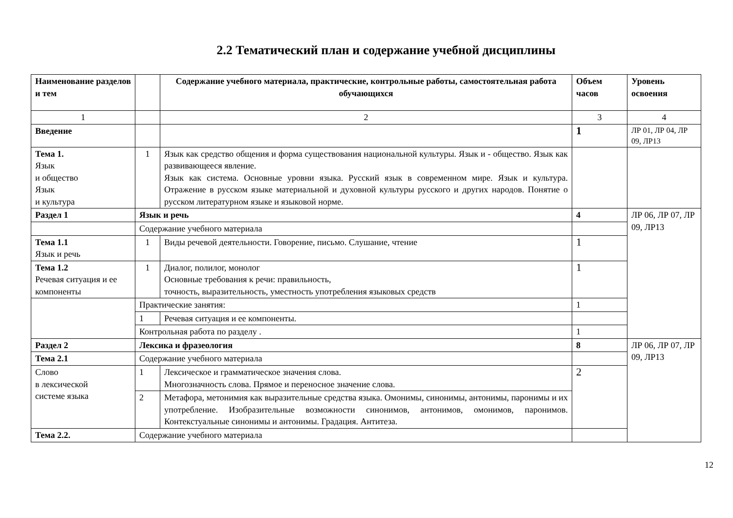2.2 Тематический план и содержание учебной дисциплины
| Наименование разделов и тем | | Содержание учебного материала, практические, контрольные работы, самостоятельная работа обучающихся | Объем часов | Уровень освоения |
| 1 | | 2 | 3 | 4 |
| Введение | | | 1 | ЛР 01, ЛР 04, ЛР 09, ЛР13 |
| Тема 1. Язык и общество Язык и культура | 1 | Язык как средство общения и форма существования национальной культуры. Язык и - общество. Язык как развивающееся явление. Язык как система. Основные уровни языка. Русский язык в современном мире. Язык и культура. Отражение в русском языке материальной и духовной культуры русского и других народов. Понятие о русском литературном языке и языковой норме. | | |
| Раздел 1 | Язык и речь | | 4 | ЛР 06, ЛР 07, ЛР 09, ЛР13 |
| | Содержание учебного материала | | | |
| Тема 1.1 Язык и речь | 1 | Виды речевой деятельности. Говорение, письмо. Слушание, чтение | 1 | |
| Тема 1.2 Речевая ситуация и ее компоненты | 1 | Диалог, полилог, монолог Основные требования к речи: правильность, точность, выразительность, уместность употребления языковых средств | 1 | |
| | Практические занятия: | | 1 | |
| | 1 | Речевая ситуация и ее компоненты. | | |
| | Контрольная работа по разделу . | | 1 | |
| Раздел 2 | Лексика и фразеология | | 8 | ЛР 06, ЛР 07, ЛР 09, ЛР13 |
| Тема 2.1 | Содержание учебного материала | | | |
| Слово в лексической системе языка | 1 | Лексическое и грамматическое значения слова. Многозначность слова. Прямое и переносное значение слова. | 2 | |
| | 2 | Метафора, метонимия как выразительные средства языка. Омонимы, синонимы, антонимы, паронимы и их употребление. Изобразительные возможности синонимов, антонимов, омонимов, паронимов. Контекстуальные синонимы и антонимы. Градация. Антитеза. | | |
| Тема 2.2. | Содержание учебного материала | | | |
12